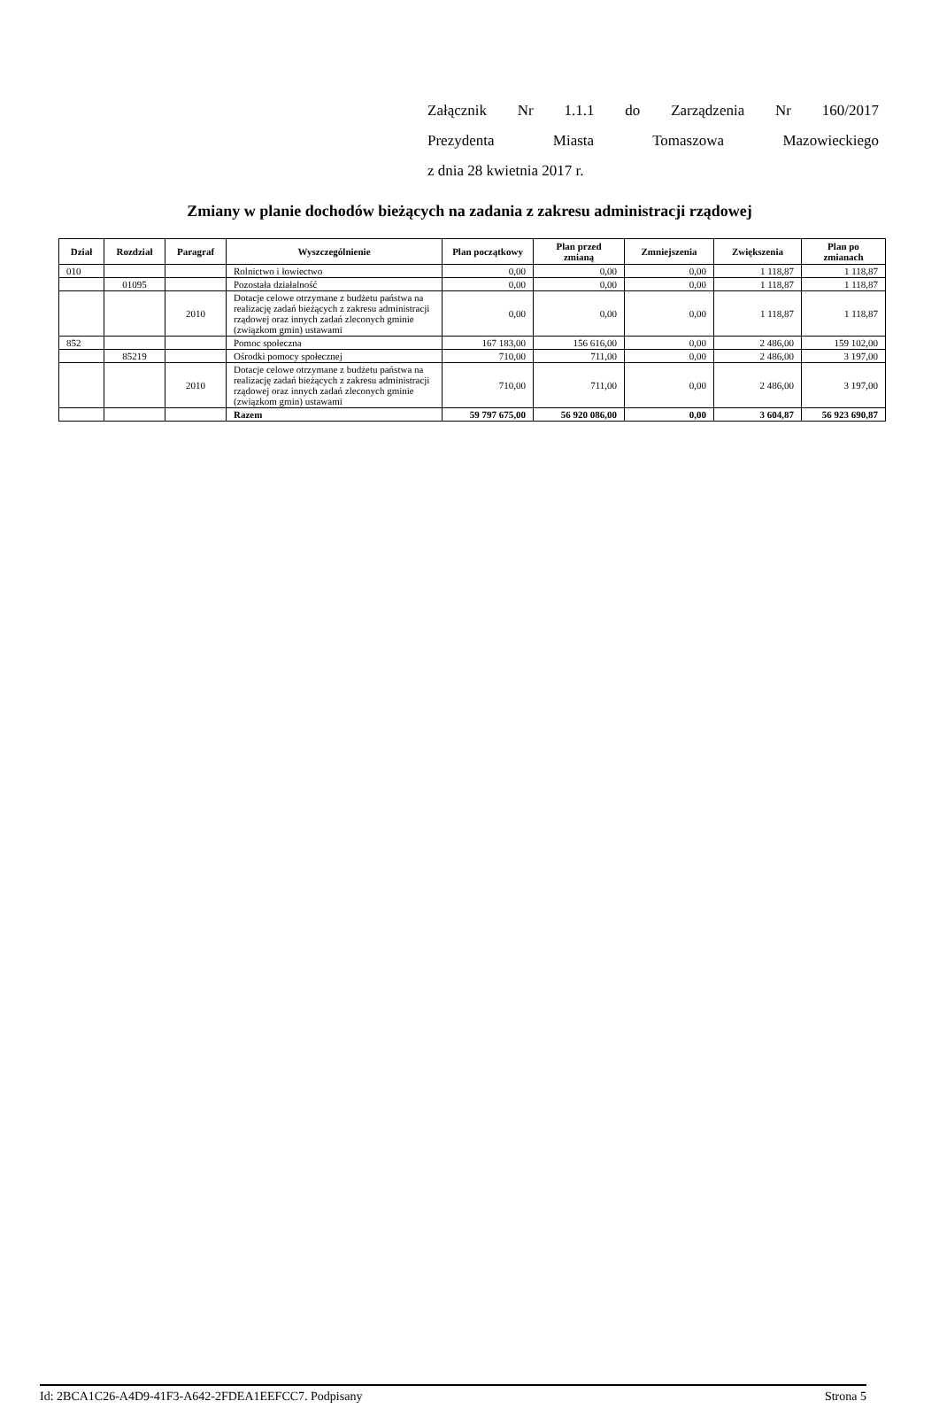Załącznik Nr 1.1.1 do Zarządzenia Nr 160/2017
Prezydenta Miasta Tomaszowa Mazowieckiego
z dnia 28 kwietnia 2017 r.
Zmiany w planie dochodów bieżących na zadania z zakresu administracji rządowej
| Dział | Rozdział | Paragraf | Wyszczególnienie | Plan początkowy | Plan przed zmianą | Zmniejszenia | Zwiększenia | Plan po zmianach |
| --- | --- | --- | --- | --- | --- | --- | --- | --- |
| 010 | | | Rolnictwo i łowiectwo | 0,00 | 0,00 | 0,00 | 1 118,87 | 1 118,87 |
| | 01095 | | Pozostała działalność | 0,00 | 0,00 | 0,00 | 1 118,87 | 1 118,87 |
| | | 2010 | Dotacje celowe otrzymane z budżetu państwa na realizację zadań bieżących z zakresu administracji rządowej oraz innych zadań zleconych gminie (związkom gmin) ustawami | 0,00 | 0,00 | 0,00 | 1 118,87 | 1 118,87 |
| 852 | | | Pomoc społeczna | 167 183,00 | 156 616,00 | 0,00 | 2 486,00 | 159 102,00 |
| | 85219 | | Ośrodki pomocy społecznej | 710,00 | 711,00 | 0,00 | 2 486,00 | 3 197,00 |
| | | 2010 | Dotacje celowe otrzymane z budżetu państwa na realizację zadań bieżących z zakresu administracji rządowej oraz innych zadań zleconych gminie (związkom gmin) ustawami | 710,00 | 711,00 | 0,00 | 2 486,00 | 3 197,00 |
| | | | Razem | 59 797 675,00 | 56 920 086,00 | 0,00 | 3 604,87 | 56 923 690,87 |
Id: 2BCA1C26-A4D9-41F3-A642-2FDEA1EEFCC7. Podpisany Strona 5